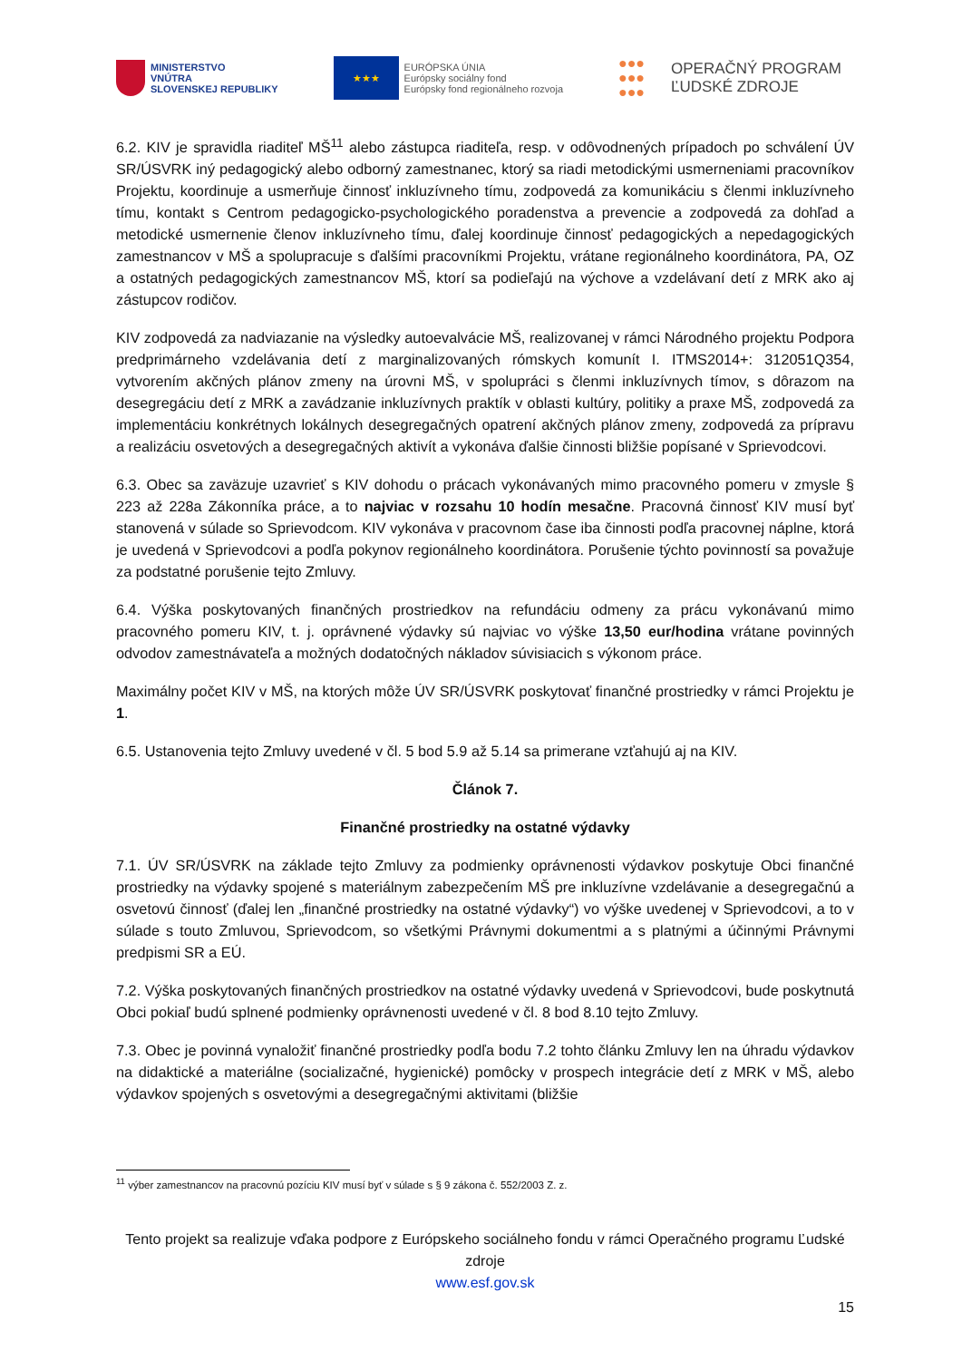MINISTERSTVO
VNÚTRA
SLOVENSKEJ REPUBLIKY
★★★
EURÓPSKA ÚNIA
Európsky sociálny fond
Európsky fond regionálneho rozvoja
●●●
●●●
●●●
OPERAČNÝ PROGRAM
ĽUDSKÉ ZDROJE
6.2. KIV je spravidla riaditeľ MŠ<sup>11</sup> alebo zástupca riaditeľa, resp. v odôvodnených prípadoch po schválení ÚV SR/ÚSVRK iný pedagogický alebo odborný zamestnanec, ktorý sa riadi metodickými usmerneniami pracovníkov Projektu, koordinuje a usmerňuje činnosť inkluzívneho tímu, zodpovedá za komunikáciu s členmi inkluzívneho tímu, kontakt s Centrom pedagogicko-psychologického poradenstva a prevencie a zodpovedá za dohľad a metodické usmernenie členov inkluzívneho tímu, ďalej koordinuje činnosť pedagogických a nepedagogických zamestnancov v MŠ a spolupracuje s ďalšími pracovníkmi Projektu, vrátane regionálneho koordinátora, PA, OZ a ostatných pedagogických zamestnancov MŠ, ktorí sa podieľajú na výchove a vzdelávaní detí z MRK ako aj zástupcov rodičov.
KIV zodpovedá za nadviazanie na výsledky autoevalvácie MŠ, realizovanej v rámci Národného projektu Podpora predprimárneho vzdelávania detí z marginalizovaných rómskych komunít I. ITMS2014+: 312051Q354, vytvorením akčných plánov zmeny na úrovni MŠ, v spolupráci s členmi inkluzívnych tímov, s dôrazom na desegregáciu detí z MRK a zavádzanie inkluzívnych praktík v oblasti kultúry, politiky a praxe MŠ, zodpovedá za implementáciu konkrétnych lokálnych desegregačných opatrení akčných plánov zmeny, zodpovedá za prípravu a realizáciu osvetových a desegregačných aktivít a vykonáva ďalšie činnosti bližšie popísané v Sprievodcovi.
6.3. Obec sa zaväzuje uzavrieť s KIV dohodu o prácach vykonávaných mimo pracovného pomeru v zmysle § 223 až 228a Zákonníka práce, a to najviac v rozsahu 10 hodín mesačne. Pracovná činnosť KIV musí byť stanovená v súlade so Sprievodcom. KIV vykonáva v pracovnom čase iba činnosti podľa pracovnej náplne, ktorá je uvedená v Sprievodcovi a podľa pokynov regionálneho koordinátora. Porušenie týchto povinností sa považuje za podstatné porušenie tejto Zmluvy.
6.4. Výška poskytovaných finančných prostriedkov na refundáciu odmeny za prácu vykonávanú mimo pracovného pomeru KIV, t. j. oprávnené výdavky sú najviac vo výške 13,50 eur/hodina vrátane povinných odvodov zamestnávateľa a možných dodatočných nákladov súvisiacich s výkonom práce.
Maximálny počet KIV v MŠ, na ktorých môže ÚV SR/ÚSVRK poskytovať finančné prostriedky v rámci Projektu je 1.
6.5. Ustanovenia tejto Zmluvy uvedené v čl. 5 bod 5.9 až 5.14 sa primerane vzťahujú aj na KIV.
Článok 7.
Finančné prostriedky na ostatné výdavky
7.1. ÚV SR/ÚSVRK na základe tejto Zmluvy za podmienky oprávnenosti výdavkov poskytuje Obci finančné prostriedky na výdavky spojené s materiálnym zabezpečením MŠ pre inkluzívne vzdelávanie a desegregačnú a osvetovú činnosť (ďalej len „finančné prostriedky na ostatné výdavky“) vo výške uvedenej v Sprievodcovi, a to v súlade s touto Zmluvou, Sprievodcom, so všetkými Právnymi dokumentmi a s platnými a účinnými Právnymi predpismi SR a EÚ.
7.2. Výška poskytovaných finančných prostriedkov na ostatné výdavky uvedená v Sprievodcovi, bude poskytnutá Obci pokiaľ budú splnené podmienky oprávnenosti uvedené v čl. 8 bod 8.10 tejto Zmluvy.
7.3. Obec je povinná vynaložiť finančné prostriedky podľa bodu 7.2 tohto článku Zmluvy len na úhradu výdavkov na didaktické a materiálne (socializačné, hygienické) pomôcky v prospech integrácie detí z MRK v MŠ, alebo výdavkov spojených s osvetovými a desegregačnými aktivitami (bližšie
<sup>11</sup> výber zamestnancov na pracovnú pozíciu KIV musí byť v súlade s § 9 zákona č. 552/2003 Z. z.
Tento projekt sa realizuje vďaka podpore z Európskeho sociálneho fondu v rámci Operačného programu Ľudské zdroje
www.esf.gov.sk
15